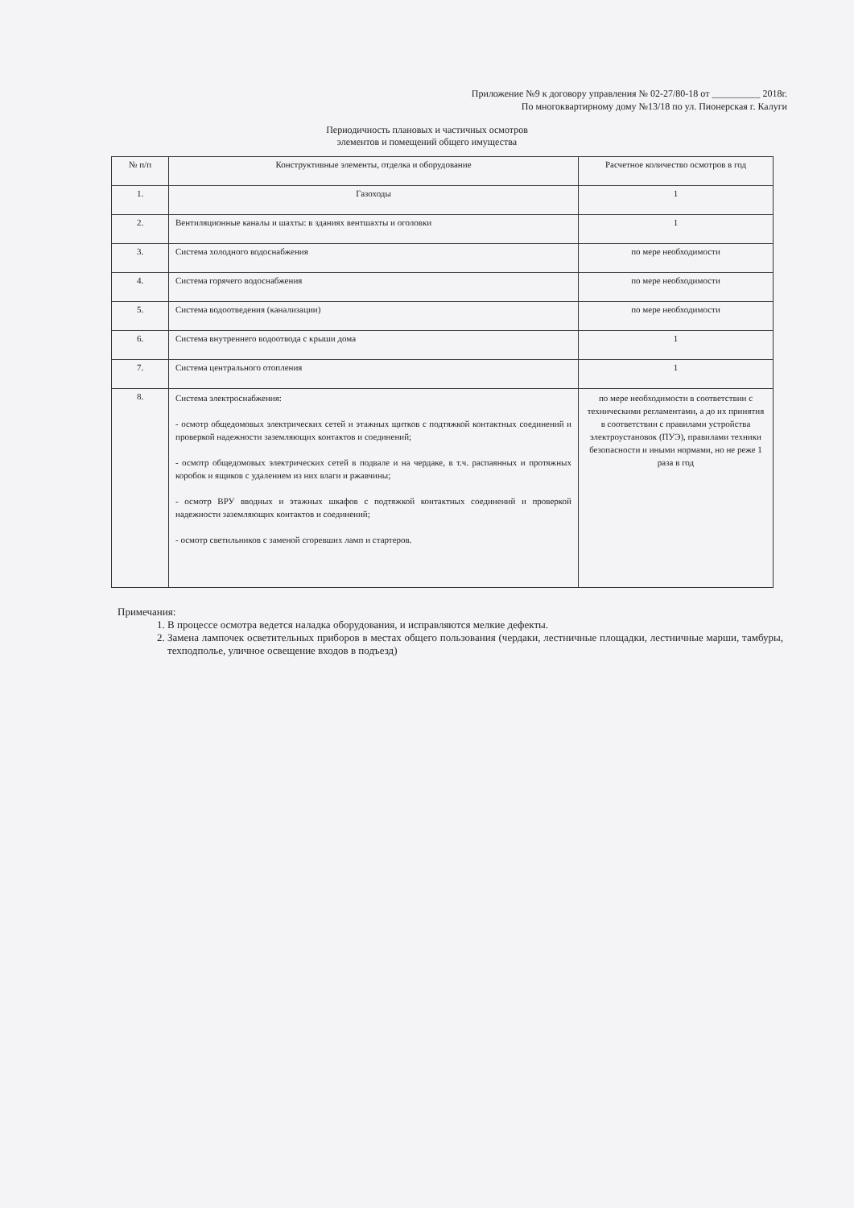Приложение №9 к договору управления № 02-27/80-18 от __________ 2018г.
По многоквартирному дому №13/18 по ул. Пионерская г. Калуги
Периодичность плановых и частичных осмотров
элементов и помещений общего имущества
| № п/п | Конструктивные элементы, отделка и оборудование | Расчетное количество осмотров в год |
| --- | --- | --- |
| 1. | Газоходы | 1 |
| 2. | Вентиляционные каналы и шахты: в зданиях вентшахты и оголовки | 1 |
| 3. | Система холодного водоснабжения | по мере необходимости |
| 4. | Система горячего водоснабжения | по мере необходимости |
| 5. | Система водоотведения (канализации) | по мере необходимости |
| 6. | Система внутреннего водоотвода с крыши дома | 1 |
| 7. | Система центрального отопления | 1 |
| 8. | Система электроснабжения: - осмотр общедомовых электрических сетей и этажных щитков с подтяжкой контактных соединений и проверкой надежности заземляющих контактов и соединений; - осмотр общедомовых электрических сетей в подвале и на чердаке, в т.ч. распаянных и протяжных коробок и ящиков с удалением из них влаги и ржавчины; - осмотр ВРУ вводных и этажных шкафов с подтяжкой контактных соединений и проверкой надежности заземляющих контактов и соединений; - осмотр светильников с заменой сгоревших ламп и стартеров. | по мере необходимости в соответствии с техническими регламентами, а до их принятия в соответствии с правилами устройства электроустановок (ПУЭ), правилами техники безопасности и иными нормами, но не реже 1 раза в год |
Примечания:
1. В процессе осмотра ведется наладка оборудования, и исправляются мелкие дефекты.
2. Замена лампочек осветительных приборов в местах общего пользования (чердаки, лестничные площадки, лестничные марши, тамбуры, техподполье, уличное освещение входов в подъезд)